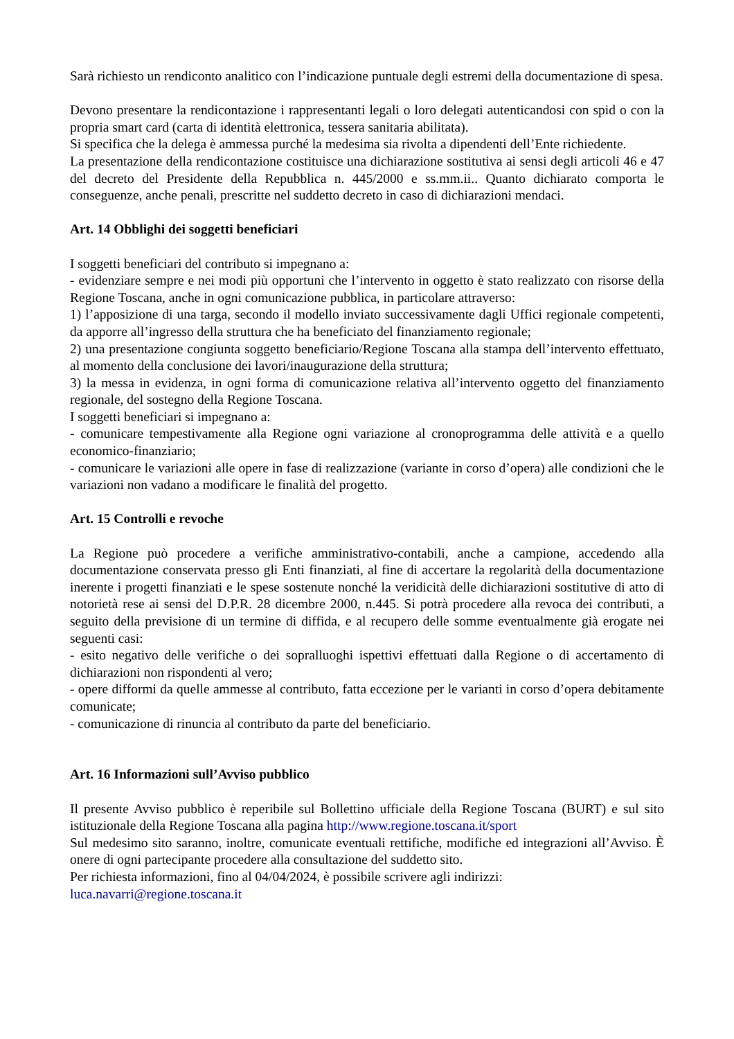Sarà richiesto un rendiconto analitico con l’indicazione puntuale degli estremi della documentazione di spesa.
Devono presentare la rendicontazione i rappresentanti legali o loro delegati autenticandosi con spid o con la propria smart card (carta di identità elettronica, tessera sanitaria abilitata).
Si specifica che la delega è ammessa purché la medesima sia rivolta a dipendenti dell’Ente richiedente.
La presentazione della rendicontazione costituisce una dichiarazione sostitutiva ai sensi degli articoli 46 e 47 del decreto del Presidente della Repubblica n. 445/2000 e ss.mm.ii.. Quanto dichiarato comporta le conseguenze, anche penali, prescritte nel suddetto decreto in caso di dichiarazioni mendaci.
Art. 14 Obblighi dei soggetti beneficiari
I soggetti beneficiari del contributo si impegnano a:
- evidenziare sempre e nei modi più opportuni che l’intervento in oggetto è stato realizzato con risorse della Regione Toscana, anche in ogni comunicazione pubblica, in particolare attraverso:
1) l’apposizione di una targa, secondo il modello inviato successivamente dagli Uffici regionale competenti, da apporre all’ingresso della struttura che ha beneficiato del finanziamento regionale;
2) una presentazione congiunta soggetto beneficiario/Regione Toscana alla stampa dell’intervento effettuato, al momento della conclusione dei lavori/inaugurazione della struttura;
3) la messa in evidenza, in ogni forma di comunicazione relativa all’intervento oggetto del finanziamento regionale, del sostegno della Regione Toscana.
I soggetti beneficiari si impegnano a:
- comunicare tempestivamente alla Regione ogni variazione al cronoprogramma delle attività e a quello economico-finanziario;
- comunicare le variazioni alle opere in fase di realizzazione (variante in corso d’opera) alle condizioni che le variazioni non vadano a modificare le finalità del progetto.
Art. 15 Controlli e revoche
La Regione può procedere a verifiche amministrativo-contabili, anche a campione, accedendo alla documentazione conservata presso gli Enti finanziati, al fine di accertare la regolarità della documentazione inerente i progetti finanziati e le spese sostenute nonché la veridicità delle dichiarazioni sostitutive di atto di notorietà rese ai sensi del D.P.R. 28 dicembre 2000, n.445. Si potrà procedere alla revoca dei contributi, a seguito della previsione di un termine di diffida, e al recupero delle somme eventualmente già erogate nei seguenti casi:
- esito negativo delle verifiche o dei sopralluoghi ispettivi effettuati dalla Regione o di accertamento di dichiarazioni non rispondenti al vero;
- opere difformi da quelle ammesse al contributo, fatta eccezione per le varianti in corso d’opera debitamente comunicate;
- comunicazione di rinuncia al contributo da parte del beneficiario.
Art. 16 Informazioni sull’Avviso pubblico
Il presente Avviso pubblico è reperibile sul Bollettino ufficiale della Regione Toscana (BURT) e sul sito istituzionale della Regione Toscana alla pagina http://www.regione.toscana.it/sport
Sul medesimo sito saranno, inoltre, comunicate eventuali rettifiche, modifiche ed integrazioni all’Avviso. È onere di ogni partecipante procedere alla consultazione del suddetto sito.
Per richiesta informazioni, fino al 04/04/2024, è possibile scrivere agli indirizzi:
luca.navarri@regione.toscana.it